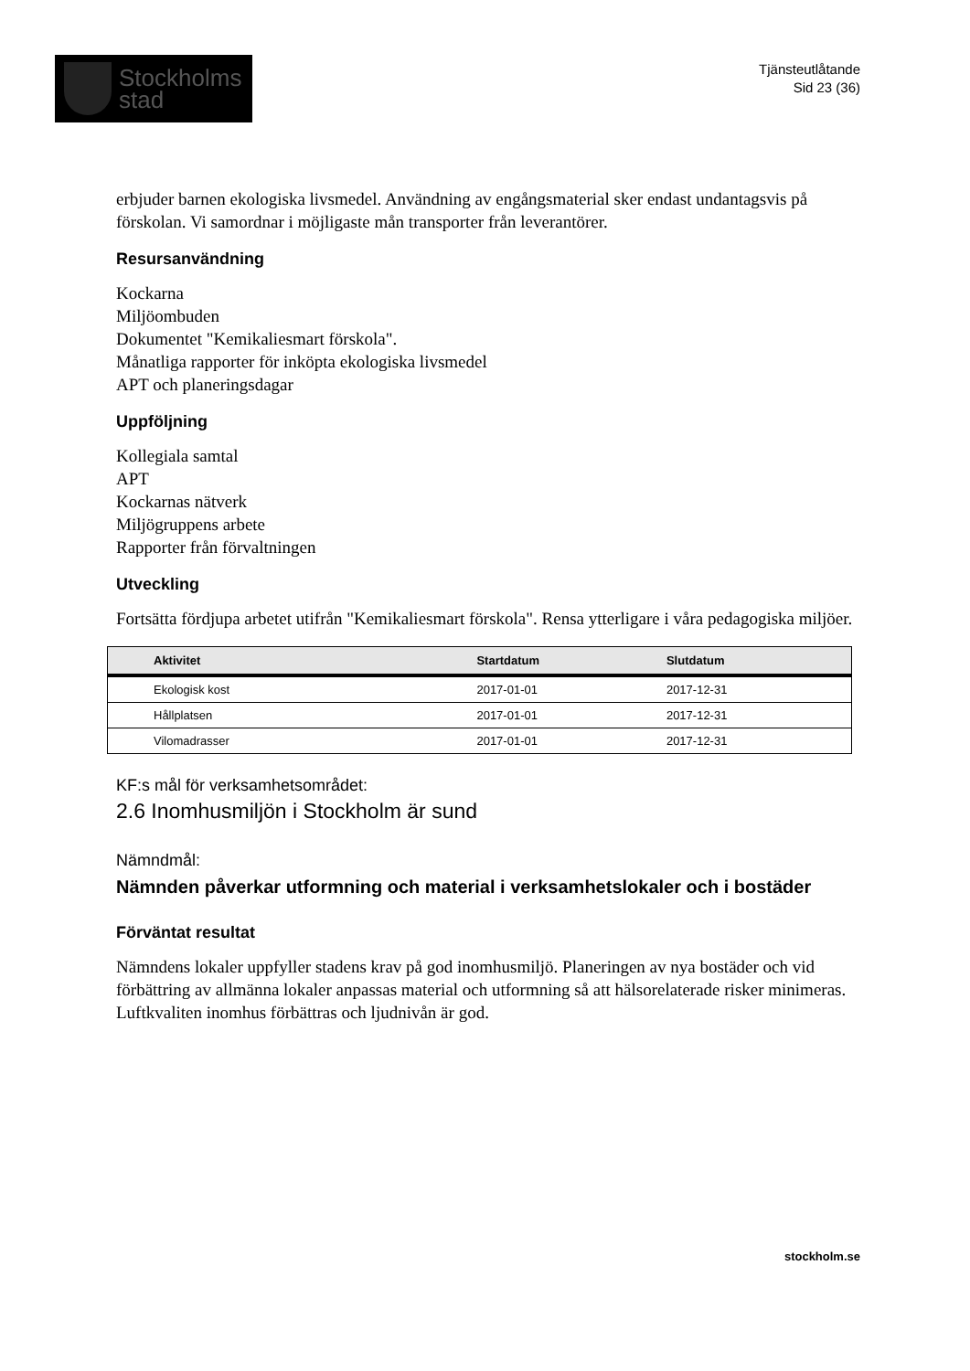Stockholms
stad
Tjänsteutlåtande
Sid 23 (36)
erbjuder barnen ekologiska livsmedel. Användning av engångsmaterial sker endast undantagsvis på förskolan. Vi samordnar i möjligaste mån transporter från leverantörer.
Resursanvändning
Kockarna
Miljöombuden
Dokumentet "Kemikaliesmart förskola".
Månatliga rapporter för inköpta ekologiska livsmedel
APT och planeringsdagar
Uppföljning
Kollegiala samtal
APT
Kockarnas nätverk
Miljögruppens arbete
Rapporter från förvaltningen
Utveckling
Fortsätta fördjupa arbetet utifrån "Kemikaliesmart förskola". Rensa ytterligare i våra pedagogiska miljöer.
| Aktivitet | Startdatum | Slutdatum |
| --- | --- | --- |
| Ekologisk kost | 2017-01-01 | 2017-12-31 |
| Hållplatsen | 2017-01-01 | 2017-12-31 |
| Vilomadrasser | 2017-01-01 | 2017-12-31 |
KF:s mål för verksamhetsområdet:
2.6 Inomhusmiljön i Stockholm är sund
Nämndmål:
Nämnden påverkar utformning och material i verksamhetslokaler och i bostäder
Förväntat resultat
Nämndens lokaler uppfyller stadens krav på god inomhusmiljö. Planeringen av nya bostäder och vid förbättring av allmänna lokaler anpassas material och utformning så att hälsorelaterade risker minimeras. Luftkvaliten inomhus förbättras och ljudnivån är god.
stockholm.se